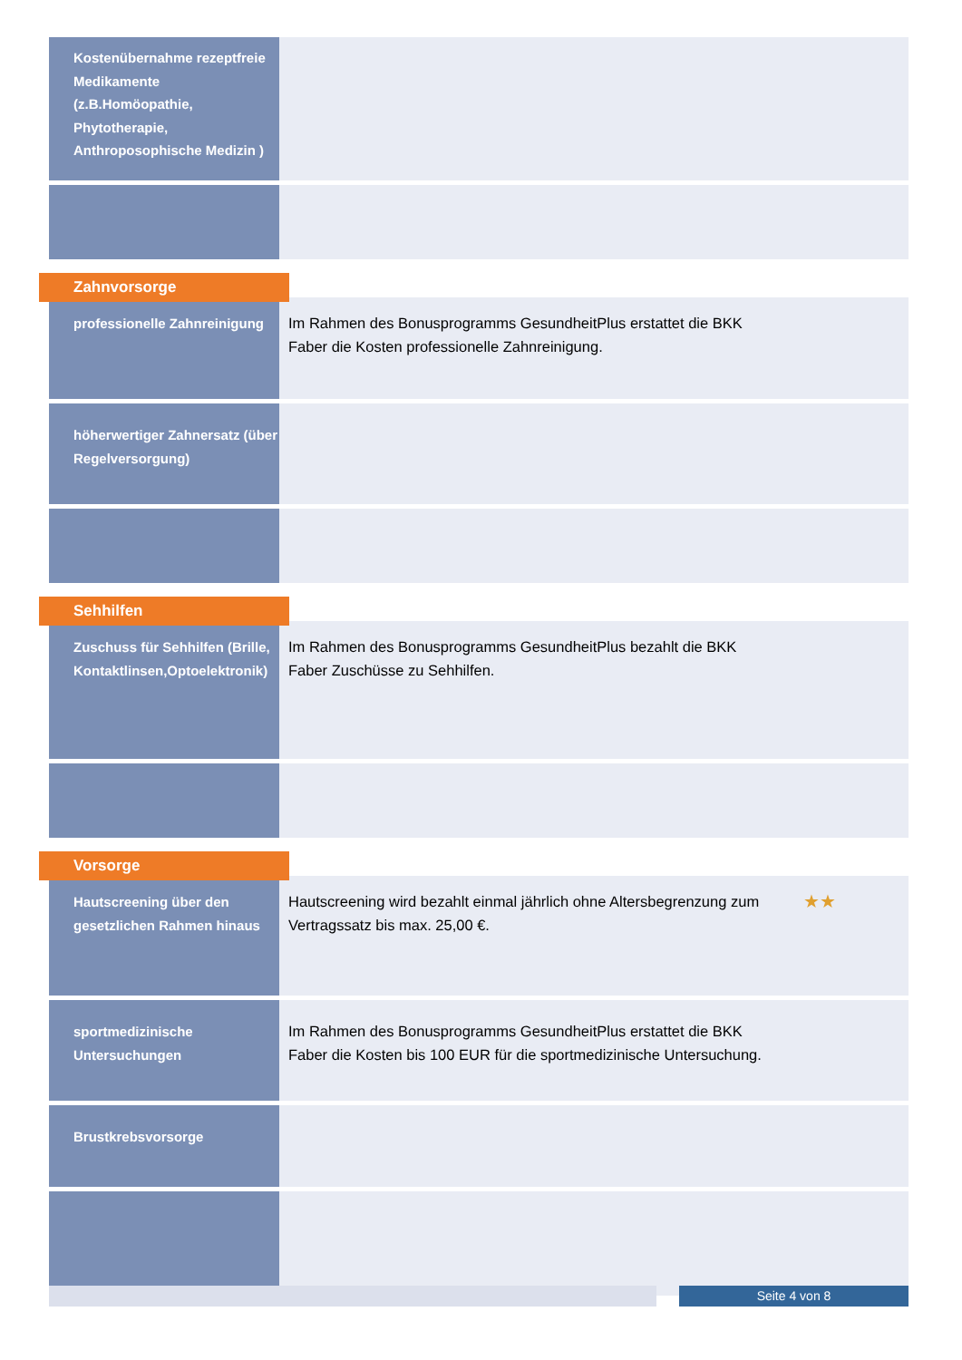| Kostenübernahme rezeptfreie Medikamente (z.B.Homöopathie, Phytotherapie, Anthroposophische Medizin ) | |
Zahnvorsorge
| professionelle Zahnreinigung | Im Rahmen des Bonusprogramms GesundheitPlus erstattet die BKK Faber die Kosten professionelle Zahnreinigung. |
| höherwertiger Zahnersatz (über Regelversorgung) | |
Sehhilfen
| Zuschuss für Sehhilfen (Brille, Kontaktlinsen,Optoelektronik) | Im Rahmen des Bonusprogramms GesundheitPlus bezahlt die BKK Faber Zuschüsse zu Sehhilfen. |
Vorsorge
| Hautscreening über den gesetzlichen Rahmen hinaus | ★★ Hautscreening wird bezahlt einmal jährlich ohne Altersbegrenzung zum Vertragssatz bis max. 25,00 €. |
| sportmedizinische Untersuchungen | Im Rahmen des Bonusprogramms GesundheitPlus erstattet die BKK Faber die Kosten bis 100 EUR für die sportmedizinische Untersuchung. |
| Brustkrebsvorsorge | |
Seite 4 von 8